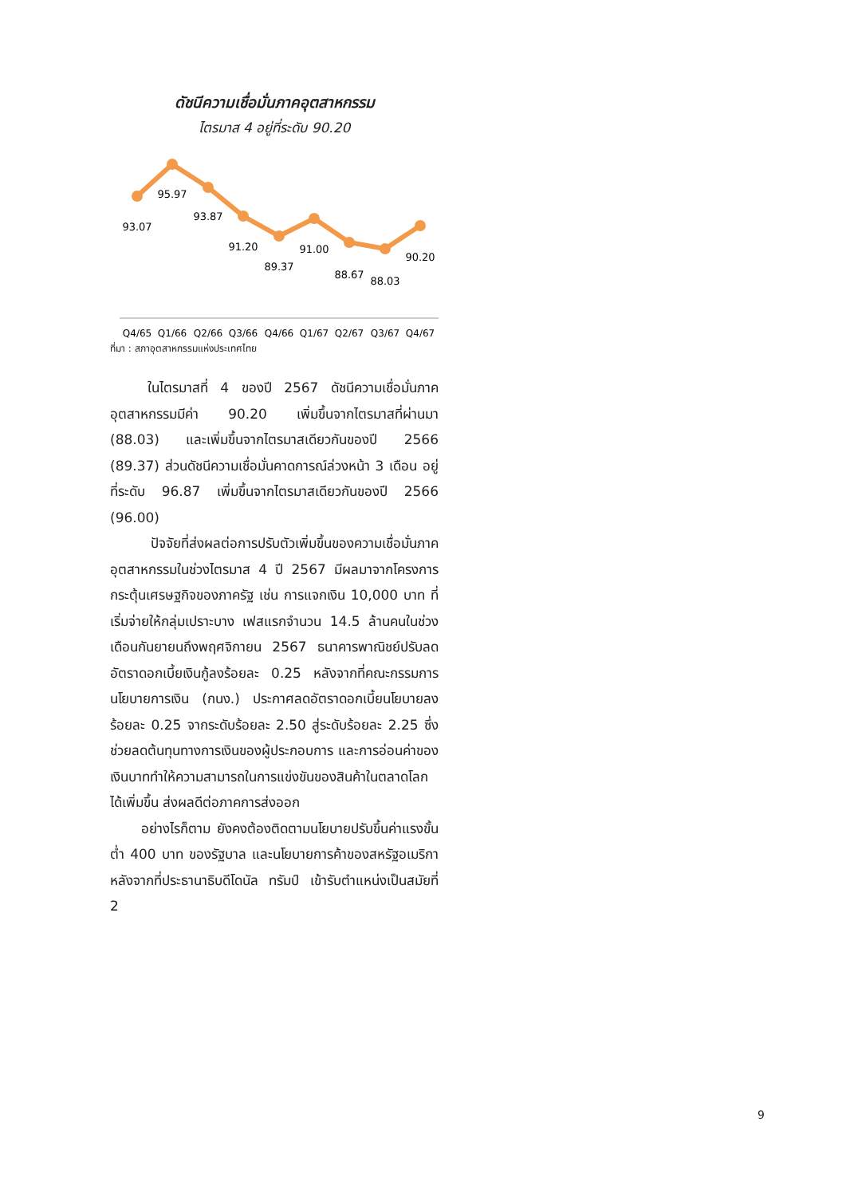ดัชนีความเชื่อมั่นภาคอุตสาหกรรม
ไตรมาส 4 อยู่ที่ระดับ 90.20
93.07
95.97
93.87
91.20
89.37
91.00
88.67
88.03
90.20
Q4/65
Q1/66
Q2/66
Q3/66
Q4/66
Q1/67
Q2/67
Q3/67
Q4/67
ที่มา : สภาอุตสาหกรรมแห่งประเทศไทย
ในไตรมาสที่ 4 ของปี 2567 ดัชนีความเชื่อมั่นภาคอุตสาหกรรมมีค่า 90.20 เพิ่มขึ้นจากไตรมาสที่ผ่านมา (88.03) และเพิ่มขึ้นจากไตรมาสเดียวกันของปี 2566 (89.37) ส่วนดัชนีความเชื่อมั่นคาดการณ์ล่วงหน้า 3 เดือน อยู่ที่ระดับ 96.87 เพิ่มขึ้นจากไตรมาสเดียวกันของปี 2566 (96.00)
ปัจจัยที่ส่งผลต่อการปรับตัวเพิ่มขึ้นของความเชื่อมั่นภาคอุตสาหกรรมในช่วงไตรมาส 4 ปี 2567 มีผลมาจากโครงการกระตุ้นเศรษฐกิจของภาครัฐ เช่น การแจกเงิน 10,000 บาท ที่เริ่มจ่ายให้กลุ่มเปราะบาง เฟสแรกจำนวน 14.5 ล้านคนในช่วงเดือนกันยายนถึงพฤศจิกายน 2567 ธนาคารพาณิชย์ปรับลดอัตราดอกเบี้ยเงินกู้ลงร้อยละ 0.25 หลังจากที่คณะกรรมการนโยบายการเงิน (กนง.) ประกาศลดอัตราดอกเบี้ยนโยบายลงร้อยละ 0.25 จากระดับร้อยละ 2.50 สู่ระดับร้อยละ 2.25 ซึ่งช่วยลดต้นทุนทางการเงินของผู้ประกอบการ และการอ่อนค่าของเงินบาททำให้ความสามารถในการแข่งขันของสินค้าในตลาดโลกได้เพิ่มขึ้น ส่งผลดีต่อภาคการส่งออก
อย่างไรก็ตาม ยังคงต้องติดตามนโยบายปรับขึ้นค่าแรงขั้นต่ำ 400 บาท ของรัฐบาล และนโยบายการค้าของสหรัฐอเมริกาหลังจากที่ประธานาธิบดีโดนัล ทรัมป์ เข้ารับตำแหน่งเป็นสมัยที่ 2
9